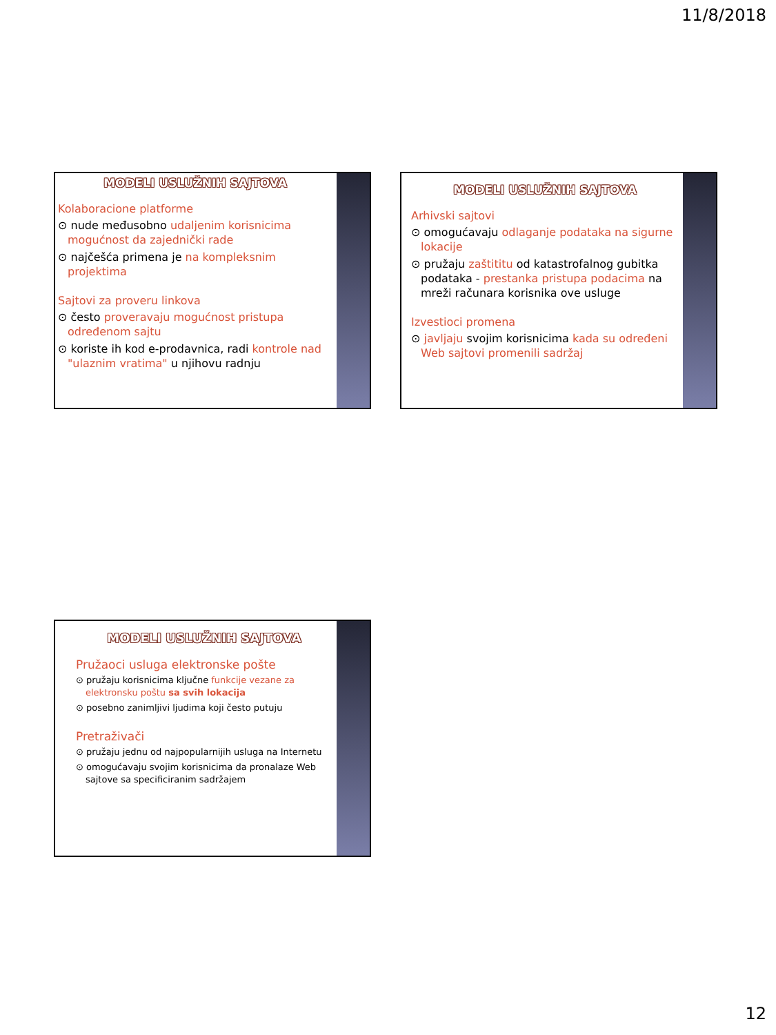11/8/2018
MODELI USLUŽNIH SAJTOVA
Kolaboracione platforme
⊙ nude međusobno udaljenim korisnicima mogućnost da zajednički rade
⊙ najčešća primena je na kompleksnim projektima
Sajtovi za proveru linkova
⊙ često proveravaju mogućnost pristupa određenom sajtu
⊙ koriste ih kod e-prodavnica, radi kontrole nad "ulaznim vratima" u njihovu radnju
MODELI USLUŽNIH SAJTOVA
Arhivski sajtovi
⊙ omogućavaju odlaganje podataka na sigurne lokacije
⊙ pružaju zaštititu od katastrofalnog gubitka podataka - prestanka pristupa podacima na mreži računara korisnika ove usluge
Izvestioci promena
⊙ javljaju svojim korisnicima kada su određeni Web sajtovi promenili sadržaj
MODELI USLUŽNIH SAJTOVA
Pružaoci usluga elektronske pošte
⊙ pružaju korisnicima ključne funkcije vezane za elektronsku poštu sa svih lokacija
⊙ posebno zanimljivi ljudima koji često putuju
Pretraživači
⊙ pružaju jednu od najpopularnijih usluga na Internetu
⊙ omogućavaju svojim korisnicima da pronalaze Web sajtove sa specificiranim sadržajem
12